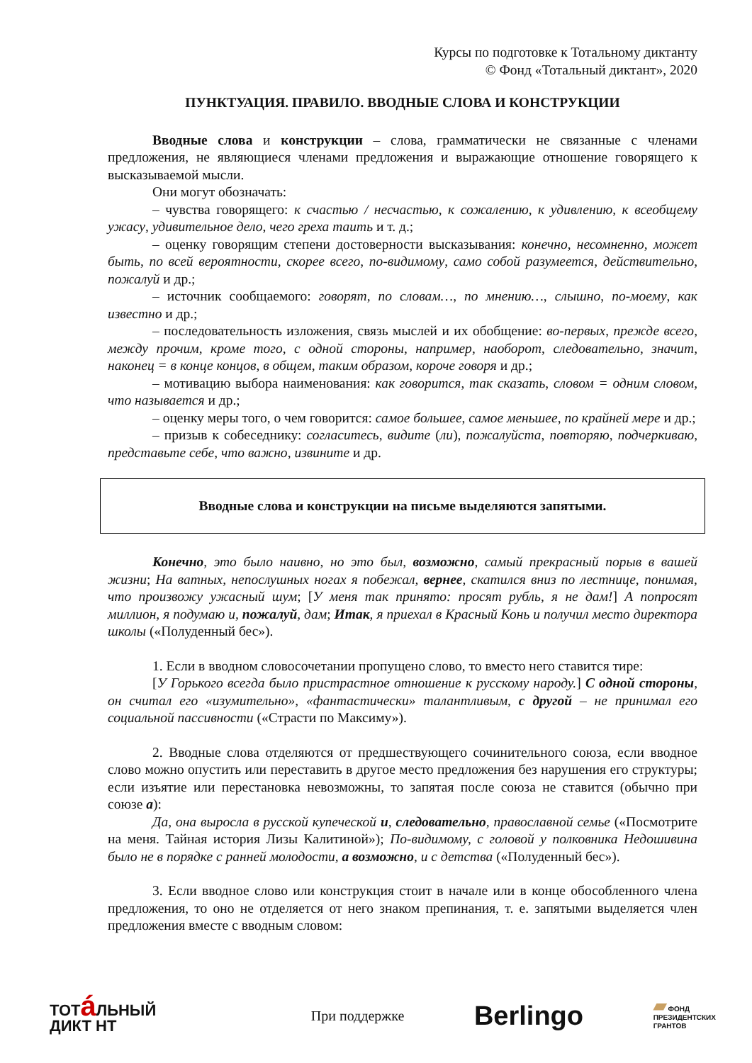Курсы по подготовке к Тотальному диктанту
© Фонд «Тотальный диктант», 2020
ПУНКТУАЦИЯ. ПРАВИЛО. ВВОДНЫЕ СЛОВА И КОНСТРУКЦИИ
Вводные слова и конструкции – слова, грамматически не связанные с членами предложения, не являющиеся членами предложения и выражающие отношение говорящего к высказываемой мысли.
Они могут обозначать:
– чувства говорящего: к счастью / несчастью, к сожалению, к удивлению, к всеобщему ужасу, удивительное дело, чего греха таить и т. д.;
– оценку говорящим степени достоверности высказывания: конечно, несомненно, может быть, по всей вероятности, скорее всего, по-видимому, само собой разумеется, действительно, пожалуй и др.;
– источник сообщаемого: говорят, по словам…, по мнению…, слышно, по-моему, как известно и др.;
– последовательность изложения, связь мыслей и их обобщение: во-первых, прежде всего, между прочим, кроме того, с одной стороны, например, наоборот, следовательно, значит, наконец = в конце концов, в общем, таким образом, короче говоря и др.;
– мотивацию выбора наименования: как говорится, так сказать, словом = одним словом, что называется и др.;
– оценку меры того, о чем говорится: самое большее, самое меньшее, по крайней мере и др.;
– призыв к собеседнику: согласитесь, видите (ли), пожалуйста, повторяю, подчеркиваю, представьте себе, что важно, извините и др.
Вводные слова и конструкции на письме выделяются запятыми.
Конечно, это было наивно, но это был, возможно, самый прекрасный порыв в вашей жизни; На ватных, непослушных ногах я побежал, вернее, скатился вниз по лестнице, понимая, что произвожу ужасный шум; [У меня так принято: просят рубль, я не дам!] А попросят миллион, я подумаю и, пожалуй, дам; Итак, я приехал в Красный Конь и получил место директора школы («Полуденный бес»).
1. Если в вводном словосочетании пропущено слово, то вместо него ставится тире:
[У Горького всегда было пристрастное отношение к русскому народу.] С одной стороны, он считал его «изумительно», «фантастически» талантливым, с другой – не принимал его социальной пассивности («Страсти по Максиму»).
2. Вводные слова отделяются от предшествующего сочинительного союза, если вводное слово можно опустить или переставить в другое место предложения без нарушения его структуры; если изъятие или перестановка невозможны, то запятая после союза не ставится (обычно при союзе а):
Да, она выросла в русской купеческой и, следовательно, православной семье («Посмотрите на меня. Тайная история Лизы Калитиной»); По-видимому, с головой у полковника Недошивина было не в порядке с ранней молодости, а возможно, и с детства («Полуденный бес»).
3. Если вводное слово или конструкция стоит в начале или в конце обособленного члена предложения, то оно не отделяется от него знаком препинания, т. е. запятыми выделяется член предложения вместе с вводным словом:
ТОТá ЛЬНЫЙ
ДИКТ НТ
При поддержке
Berlingo
▰ ФОНД
ПРЕЗИДЕНТСКИХ
ГРАНТОВ